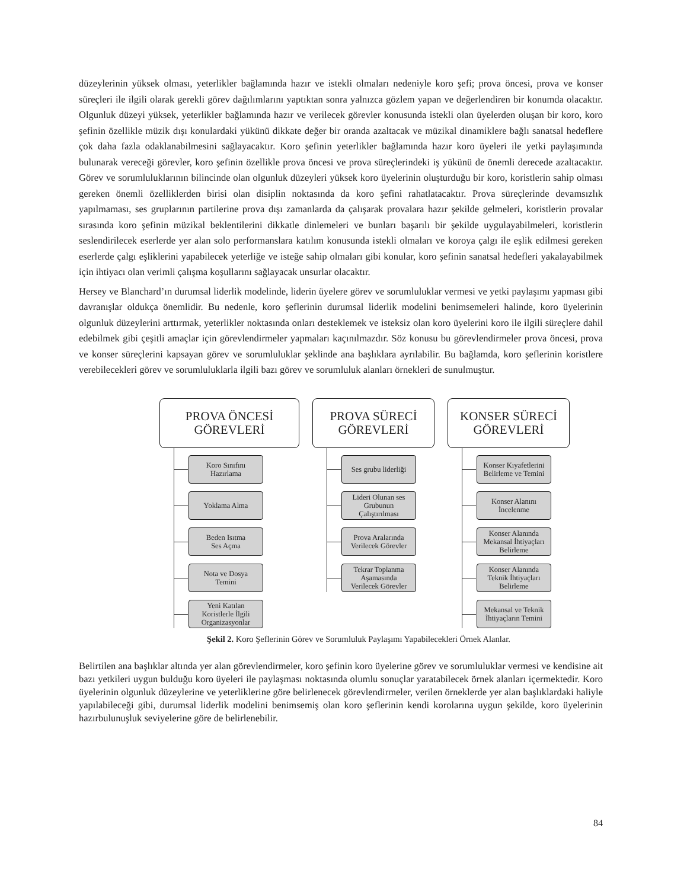düzeylerinin yüksek olması, yeterlikler bağlamında hazır ve istekli olmaları nedeniyle koro şefi; prova öncesi, prova ve konser süreçleri ile ilgili olarak gerekli görev dağılımlarını yaptıktan sonra yalnızca gözlem yapan ve değerlendiren bir konumda olacaktır. Olgunluk düzeyi yüksek, yeterlikler bağlamında hazır ve verilecek görevler konusunda istekli olan üyelerden oluşan bir koro, koro şefinin özellikle müzik dışı konulardaki yükünü dikkate değer bir oranda azaltacak ve müzikal dinamiklere bağlı sanatsal hedeflere çok daha fazla odaklanabilmesini sağlayacaktır. Koro şefinin yeterlikler bağlamında hazır koro üyeleri ile yetki paylaşımında bulunarak vereceği görevler, koro şefinin özellikle prova öncesi ve prova süreçlerindeki iş yükünü de önemli derecede azaltacaktır. Görev ve sorumluluklarının bilincinde olan olgunluk düzeyleri yüksek koro üyelerinin oluşturduğu bir koro, koristlerin sahip olması gereken önemli özelliklerden birisi olan disiplin noktasında da koro şefini rahatlatacaktır. Prova süreçlerinde devamsızlık yapılmaması, ses gruplarının partilerine prova dışı zamanlarda da çalışarak provalara hazır şekilde gelmeleri, koristlerin provalar sırasında koro şefinin müzikal beklentilerini dikkatle dinlemeleri ve bunları başarılı bir şekilde uygulayabilmeleri, koristlerin seslendirilecek eserlerde yer alan solo performanslara katılım konusunda istekli olmaları ve koroya çalgı ile eşlik edilmesi gereken eserlerde çalgı eşliklerini yapabilecek yeterliğe ve isteğe sahip olmaları gibi konular, koro şefinin sanatsal hedefleri yakalayabilmek için ihtiyacı olan verimli çalışma koşullarını sağlayacak unsurlar olacaktır.
Hersey ve Blanchard’ın durumsal liderlik modelinde, liderin üyelere görev ve sorumluluklar vermesi ve yetki paylaşımı yapması gibi davranışlar oldukça önemlidir. Bu nedenle, koro şeflerinin durumsal liderlik modelini benimsemeleri halinde, koro üyelerinin olgunluk düzeylerini arttırmak, yeterlikler noktasında onları desteklemek ve isteksiz olan koro üyelerini koro ile ilgili süreçlere dahil edebilmek gibi çeşitli amaçlar için görevlendirmeler yapmaları kaçınılmazdır. Söz konusu bu görevlendirmeler prova öncesi, prova ve konser süreçlerini kapsayan görev ve sorumluluklar şeklinde ana başlıklara ayrılabilir. Bu bağlamda, koro şeflerinin koristlere verebilecekleri görev ve sorumluluklarla ilgili bazı görev ve sorumluluk alanları örnekleri de sunulmuştur.
PROVA ÖNCESİ
GÖREVLERİ
Koro Sınıfını
Hazırlama
Yoklama Alma
Beden Isıtma
Ses Açma
Nota ve Dosya
Temini
Yeni Katılan
Koristlerle İlgili
Organizasyonlar
PROVA SÜRECİ
GÖREVLERİ
Ses grubu liderliği
Lideri Olunan ses
Grubunun
Çalıştırılması
Prova Aralarında
Verilecek Görevler
Tekrar Toplanma
Aşamasında
Verilecek Görevler
KONSER SÜRECİ
GÖREVLERİ
Konser Kıyafetlerini
Belirleme ve Temini
Konser Alanını
İncelenme
Konser Alanında
Mekansal İhtiyaçları
Belirleme
Konser Alanında
Teknik İhtiyaçları
Belirleme
Mekansal ve Teknik
İhtiyaçların Temini
Şekil 2. Koro Şeflerinin Görev ve Sorumluluk Paylaşımı Yapabilecekleri Örnek Alanlar.
Belirtilen ana başlıklar altında yer alan görevlendirmeler, koro şefinin koro üyelerine görev ve sorumluluklar vermesi ve kendisine ait bazı yetkileri uygun bulduğu koro üyeleri ile paylaşması noktasında olumlu sonuçlar yaratabilecek örnek alanları içermektedir. Koro üyelerinin olgunluk düzeylerine ve yeterliklerine göre belirlenecek görevlendirmeler, verilen örneklerde yer alan başlıklardaki haliyle yapılabileceği gibi, durumsal liderlik modelini benimsemiş olan koro şeflerinin kendi korolarına uygun şekilde, koro üyelerinin hazırbulunuşluk seviyelerine göre de belirlenebilir.
84